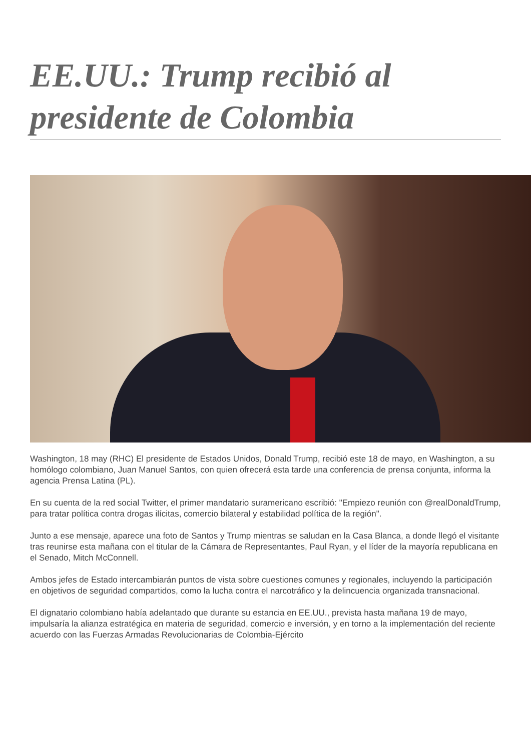EE.UU.: Trump recibió al presidente de Colombia
Washington, 18 may (RHC) El presidente de Estados Unidos, Donald Trump, recibió este 18 de mayo, en Washington, a su homólogo colombiano, Juan Manuel Santos, con quien ofrecerá esta tarde una conferencia de prensa conjunta, informa la agencia Prensa Latina (PL).
En su cuenta de la red social Twitter, el primer mandatario suramericano escribió: "Empiezo reunión con @realDonaldTrump, para tratar política contra drogas ilícitas, comercio bilateral y estabilidad política de la región".
Junto a ese mensaje, aparece una foto de Santos y Trump mientras se saludan en la Casa Blanca, a donde llegó el visitante tras reunirse esta mañana con el titular de la Cámara de Representantes, Paul Ryan, y el líder de la mayoría republicana en el Senado, Mitch McConnell.
Ambos jefes de Estado intercambiarán puntos de vista sobre cuestiones comunes y regionales, incluyendo la participación en objetivos de seguridad compartidos, como la lucha contra el narcotráfico y la delincuencia organizada transnacional.
El dignatario colombiano había adelantado que durante su estancia en EE.UU., prevista hasta mañana 19 de mayo, impulsaría la alianza estratégica en materia de seguridad, comercio e inversión, y en torno a la implementación del reciente acuerdo con las Fuerzas Armadas Revolucionarias de Colombia-Ejército